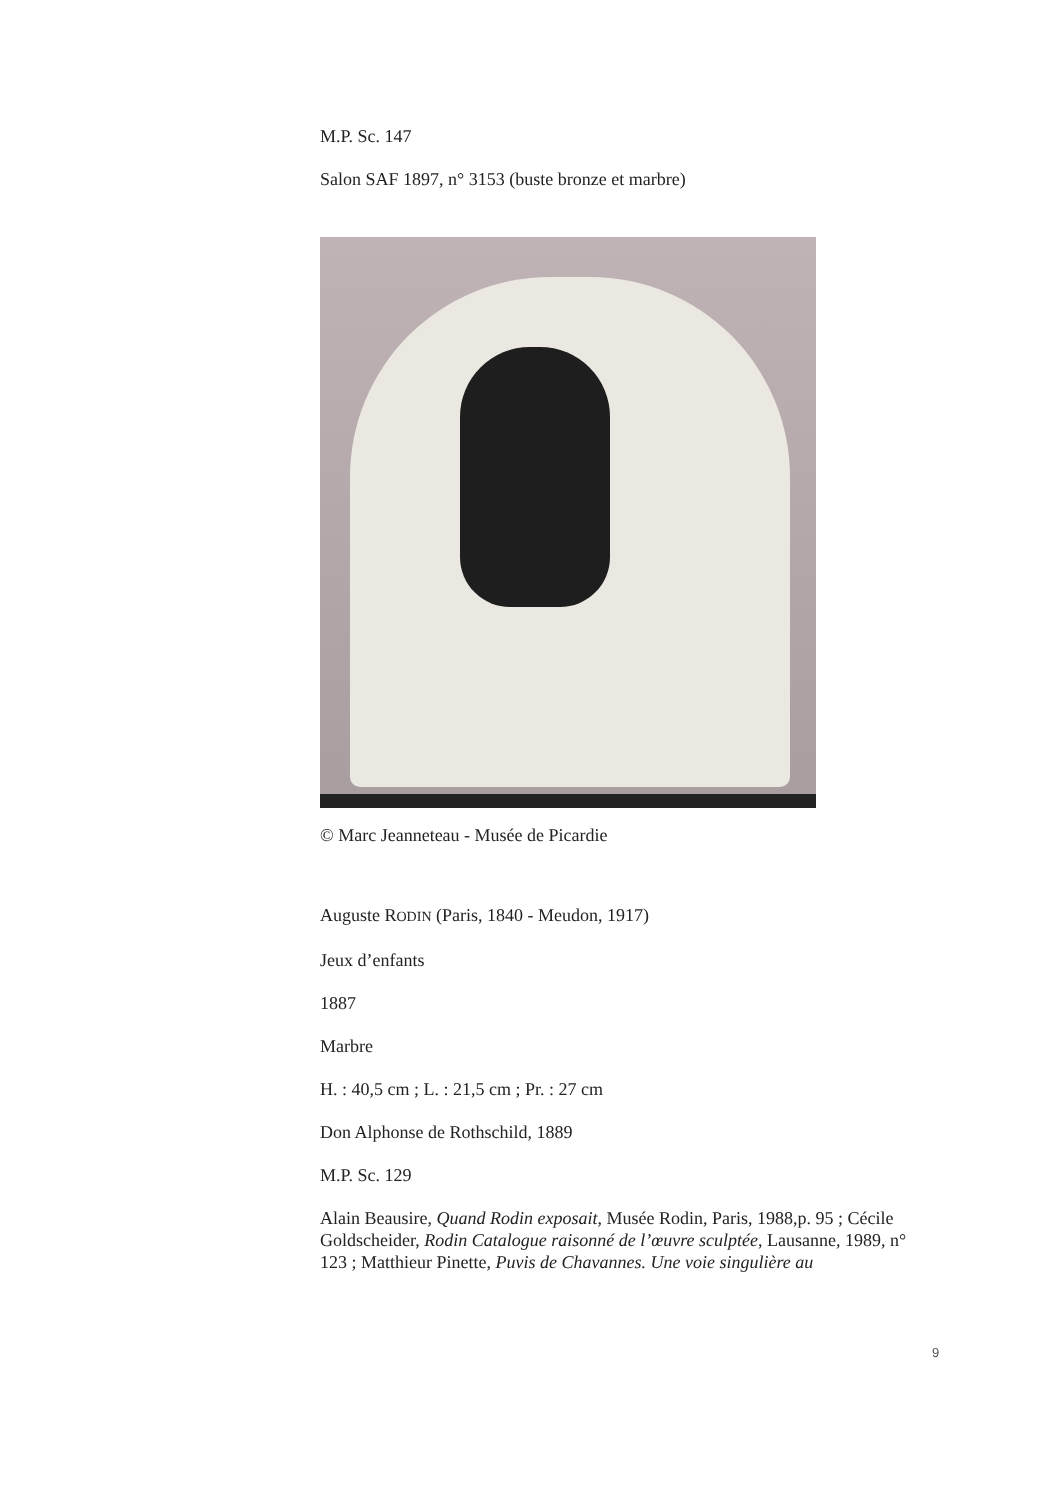M.P. Sc. 147
Salon SAF 1897, n° 3153 (buste bronze et marbre)
© Marc Jeanneteau - Musée de Picardie
Auguste RODIN (Paris, 1840 - Meudon, 1917)
Jeux d’enfants
1887
Marbre
H. : 40,5 cm ; L. : 21,5 cm ; Pr. : 27 cm
Don Alphonse de Rothschild, 1889
M.P. Sc. 129
Alain Beausire, Quand Rodin exposait, Musée Rodin, Paris, 1988,p. 95 ; Cécile Goldscheider, Rodin Catalogue raisonné de l’œuvre sculptée, Lausanne, 1989, n° 123 ; Matthieur Pinette, Puvis de Chavannes. Une voie singulière au
9